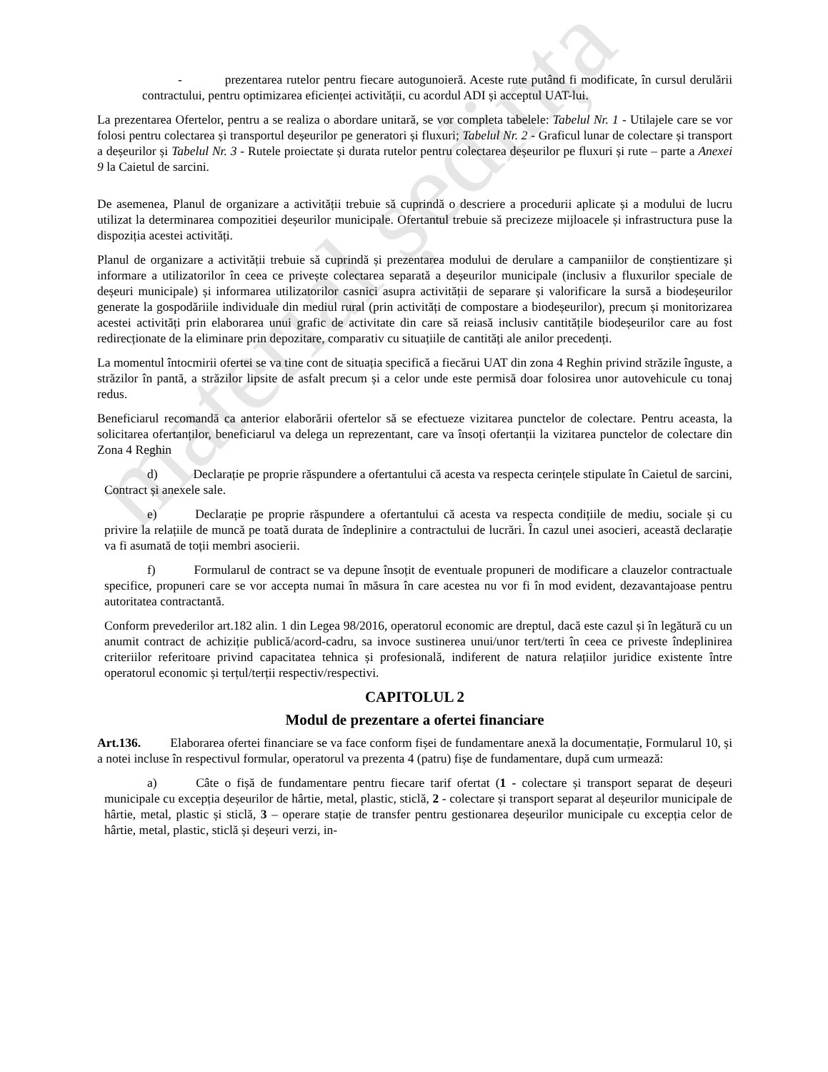material ședința
- prezentarea rutelor pentru fiecare autogunoieră. Aceste rute putând fi modificate, în cursul derulării contractului, pentru optimizarea eficienței activității, cu acordul ADI și acceptul UAT-lui.
La prezentarea Ofertelor, pentru a se realiza o abordare unitară, se vor completa tabelele: Tabelul Nr. 1 - Utilajele care se vor folosi pentru colectarea și transportul deșeurilor pe generatori și fluxuri; Tabelul Nr. 2 - Graficul lunar de colectare și transport a deșeurilor și Tabelul Nr. 3 - Rutele proiectate și durata rutelor pentru colectarea deșeurilor pe fluxuri și rute – parte a Anexei 9 la Caietul de sarcini.
De asemenea, Planul de organizare a activității trebuie să cuprindă o descriere a procedurii aplicate și a modului de lucru utilizat la determinarea compozitiei deșeurilor municipale. Ofertantul trebuie să precizeze mijloacele și infrastructura puse la dispoziția acestei activități.
Planul de organizare a activității trebuie să cuprindă și prezentarea modului de derulare a campaniilor de conștientizare și informare a utilizatorilor în ceea ce privește colectarea separată a deșeurilor municipale (inclusiv a fluxurilor speciale de deșeuri municipale) și informarea utilizatorilor casnici asupra activității de separare și valorificare la sursă a biodeșeurilor generate la gospodăriile individuale din mediul rural (prin activități de compostare a biodeșeurilor), precum și monitorizarea acestei activități prin elaborarea unui grafic de activitate din care să reiasă inclusiv cantitățile biodeșeurilor care au fost redirecționate de la eliminare prin depozitare, comparativ cu situațiile de cantități ale anilor precedenți.
La momentul întocmirii ofertei se va tine cont de situația specifică a fiecărui UAT din zona 4 Reghin privind străzile înguste, a străzilor în pantă, a străzilor lipsite de asfalt precum și a celor unde este permisă doar folosirea unor autovehicule cu tonaj redus.
Beneficiarul recomandă ca anterior elaborării ofertelor să se efectueze vizitarea punctelor de colectare. Pentru aceasta, la solicitarea ofertanților, beneficiarul va delega un reprezentant, care va însoți ofertanții la vizitarea punctelor de colectare din Zona 4 Reghin
d) Declarație pe proprie răspundere a ofertantului că acesta va respecta cerințele stipulate în Caietul de sarcini, Contract și anexele sale.
e) Declarație pe proprie răspundere a ofertantului că acesta va respecta condițiile de mediu, sociale și cu privire la relațiile de muncă pe toată durata de îndeplinire a contractului de lucrări. În cazul unei asocieri, această declarație va fi asumată de toții membri asocierii.
f) Formularul de contract se va depune însoțit de eventuale propuneri de modificare a clauzelor contractuale specifice, propuneri care se vor accepta numai în măsura în care acestea nu vor fi în mod evident, dezavantajoase pentru autoritatea contractantă.
Conform prevederilor art.182 alin. 1 din Legea 98/2016, operatorul economic are dreptul, dacă este cazul și în legătură cu un anumit contract de achiziție publică/acord-cadru, sa invoce sustinerea unui/unor tert/terti în ceea ce priveste îndeplinirea criteriilor referitoare privind capacitatea tehnica și profesională, indiferent de natura relațiilor juridice existente între operatorul economic și terțul/terții respectiv/respectivi.
CAPITOLUL 2
Modul de prezentare a ofertei financiare
Art.136. Elaborarea ofertei financiare se va face conform fișei de fundamentare anexă la documentație, Formularul 10, și a notei incluse în respectivul formular, operatorul va prezenta 4 (patru) fișe de fundamentare, după cum urmează:
a) Câte o fișă de fundamentare pentru fiecare tarif ofertat (1 - colectare și transport separat de deșeuri municipale cu excepția deșeurilor de hârtie, metal, plastic, sticlă, 2 - colectare și transport separat al deșeurilor municipale de hârtie, metal, plastic și sticlă, 3 – operare stație de transfer pentru gestionarea deșeurilor municipale cu excepția celor de hârtie, metal, plastic, sticlă și deșeuri verzi, in-